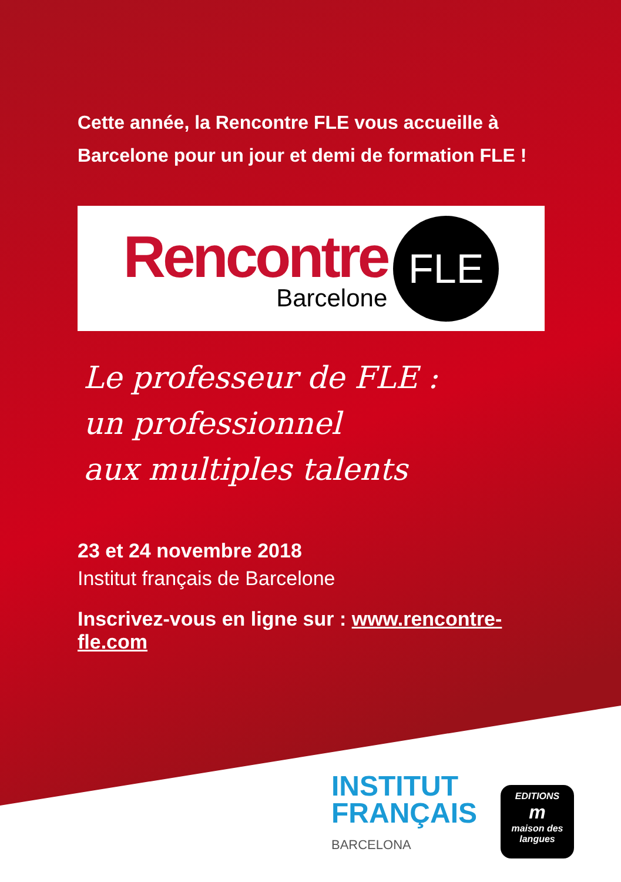Cette année, la Rencontre FLE vous accueille à
Barcelone pour un jour et demi de formation FLE !
Rencontre
Barcelone
FLE
Le professeur de FLE :
un professionnel
aux multiples talents
23 et 24 novembre 2018
Institut français de Barcelone
Inscrivez-vous en ligne sur : www.rencontre-fle.com
INSTITUT
FRANÇAIS
BARCELONA
EDITIONS
m
maison des langues